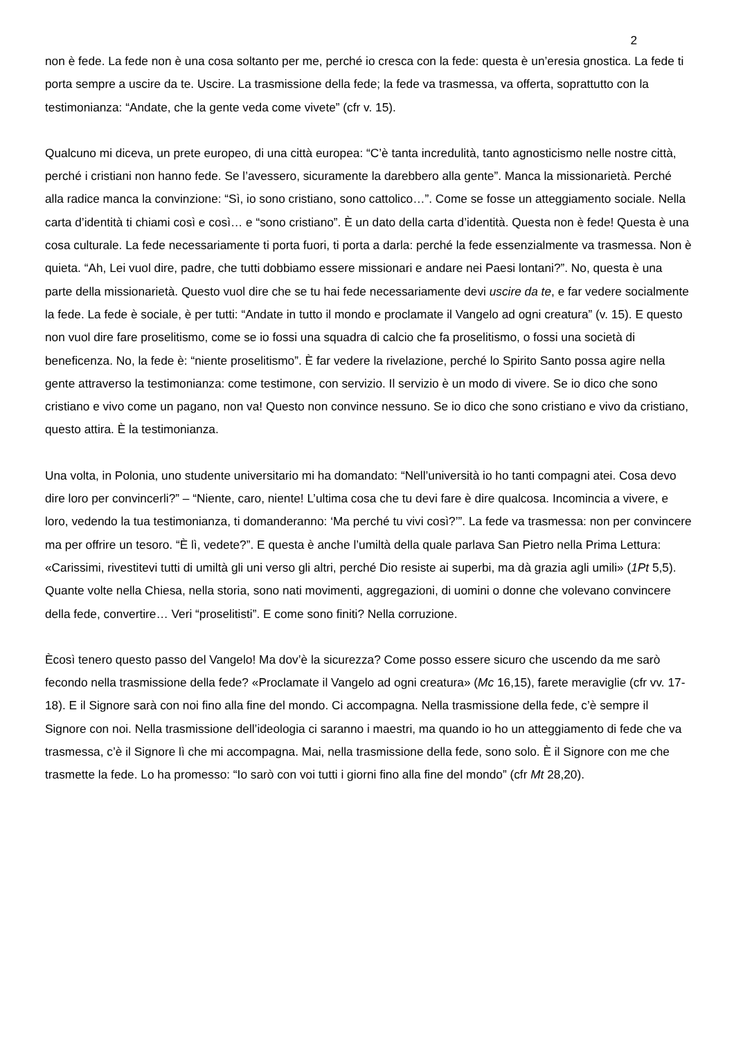2
non è fede. La fede non è una cosa soltanto per me, perché io cresca con la fede: questa è un’eresia gnostica. La fede ti porta sempre a uscire da te. Uscire. La trasmissione della fede; la fede va trasmessa, va offerta, soprattutto con la testimonianza: “Andate, che la gente veda come vivete” (cfr v. 15).
Qualcuno mi diceva, un prete europeo, di una città europea: “C’è tanta incredulità, tanto agnosticismo nelle nostre città, perché i cristiani non hanno fede. Se l’avessero, sicuramente la darebbero alla gente”. Manca la missionarietà. Perché alla radice manca la convinzione: “Sì, io sono cristiano, sono cattolico…”. Come se fosse un atteggiamento sociale. Nella carta d’identità ti chiami così e così… e “sono cristiano”. È un dato della carta d’identità. Questa non è fede! Questa è una cosa culturale. La fede necessariamente ti porta fuori, ti porta a darla: perché la fede essenzialmente va trasmessa. Non è quieta. “Ah, Lei vuol dire, padre, che tutti dobbiamo essere missionari e andare nei Paesi lontani?”. No, questa è una parte della missionarietà. Questo vuol dire che se tu hai fede necessariamente devi uscire da te, e far vedere socialmente la fede. La fede è sociale, è per tutti: “Andate in tutto il mondo e proclamate il Vangelo ad ogni creatura” (v. 15). E questo non vuol dire fare proselitismo, come se io fossi una squadra di calcio che fa proselitismo, o fossi una società di beneficenza. No, la fede è: “niente proselitismo”. È far vedere la rivelazione, perché lo Spirito Santo possa agire nella gente attraverso la testimonianza: come testimone, con servizio. Il servizio è un modo di vivere. Se io dico che sono cristiano e vivo come un pagano, non va! Questo non convince nessuno. Se io dico che sono cristiano e vivo da cristiano, questo attira. È la testimonianza.
Una volta, in Polonia, uno studente universitario mi ha domandato: “Nell’università io ho tanti compagni atei. Cosa devo dire loro per convincerli?” – “Niente, caro, niente! L’ultima cosa che tu devi fare è dire qualcosa. Incomincia a vivere, e loro, vedendo la tua testimonianza, ti domanderanno: ‘Ma perché tu vivi così?’”. La fede va trasmessa: non per convincere ma per offrire un tesoro. “È lì, vedete?”. E questa è anche l’umiltà della quale parlava San Pietro nella Prima Lettura: «Carissimi, rivestitevi tutti di umiltà gli uni verso gli altri, perché Dio resiste ai superbi, ma dà grazia agli umili» (1Pt 5,5). Quante volte nella Chiesa, nella storia, sono nati movimenti, aggregazioni, di uomini o donne che volevano convincere della fede, convertire… Veri “proselitisti”. E come sono finiti? Nella corruzione.
Ècosì tenero questo passo del Vangelo! Ma dov’è la sicurezza? Come posso essere sicuro che uscendo da me sarò fecondo nella trasmissione della fede? «Proclamate il Vangelo ad ogni creatura» (Mc 16,15), farete meraviglie (cfr vv. 17-18). E il Signore sarà con noi fino alla fine del mondo. Ci accompagna. Nella trasmissione della fede, c’è sempre il Signore con noi. Nella trasmissione dell’ideologia ci saranno i maestri, ma quando io ho un atteggiamento di fede che va trasmessa, c’è il Signore lì che mi accompagna. Mai, nella trasmissione della fede, sono solo. È il Signore con me che trasmette la fede. Lo ha promesso: “Io sarò con voi tutti i giorni fino alla fine del mondo” (cfr Mt 28,20).